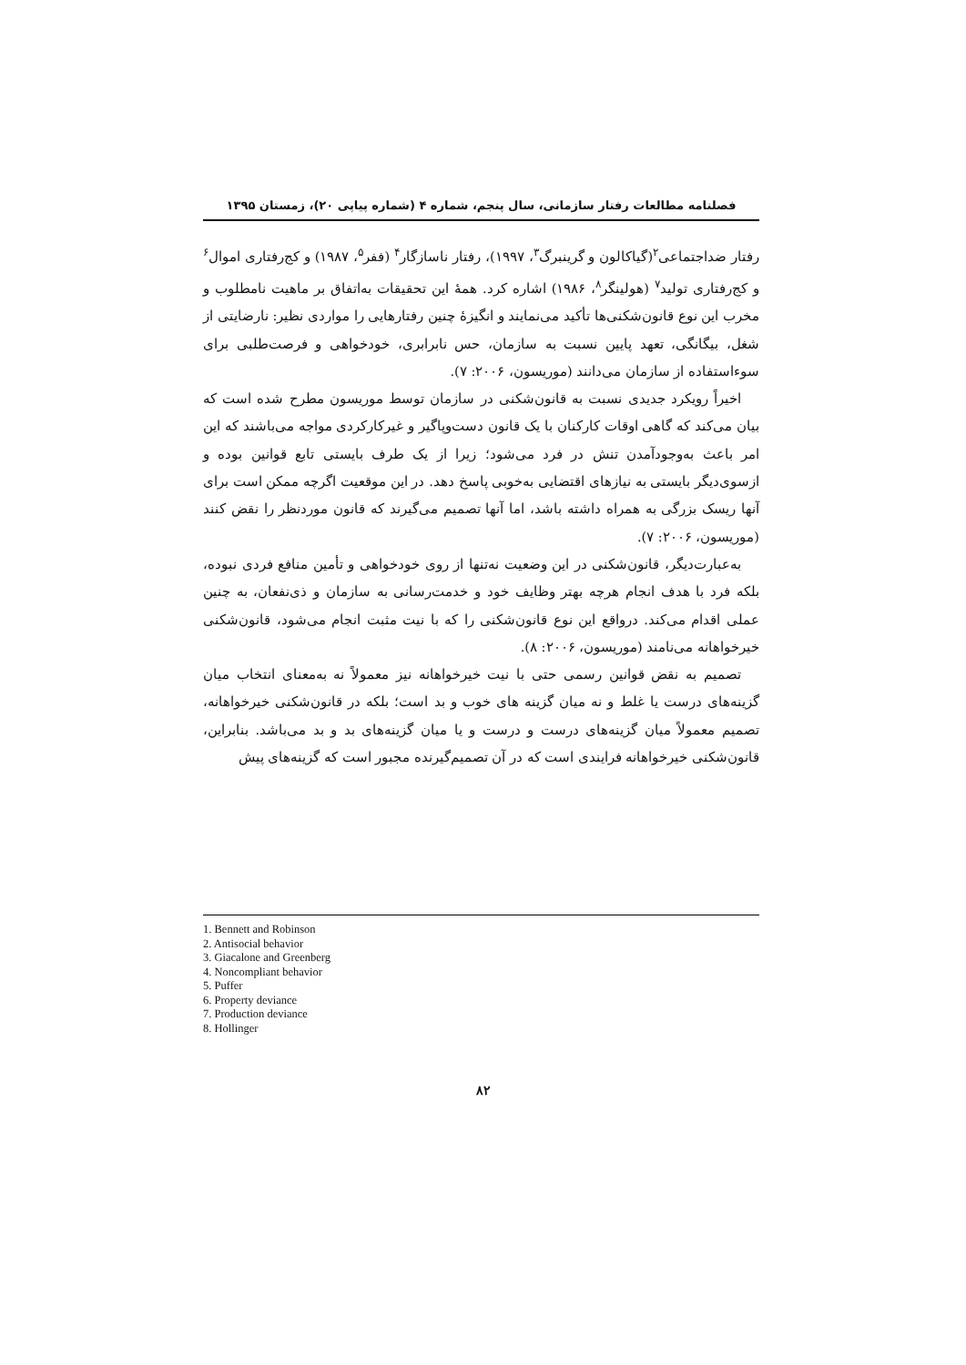فصلنامه مطالعات رفتار سازمانی، سال پنجم، شماره ۴ (شماره پیاپی ۲۰)، زمستان ۱۳۹۵
رفتار ضداجتماعی<sup>۲</sup>(گیاکالون و گرینبرگ<sup>۳</sup>، ۱۹۹۷)، رفتار ناسازگار<sup>۴</sup> (ففر<sup>۵</sup>، ۱۹۸۷) و کج‌رفتاری اموال<sup>۶</sup> و کج‌رفتاری تولید<sup>۷</sup> (هولینگر<sup>۸</sup>، ۱۹۸۶) اشاره کرد. همهٔ این تحقیقات به‌اتفاق بر ماهیت نامطلوب و مخرب این نوع قانون‌شکنی‌ها تأکید می‌نمایند و انگیزهٔ چنین رفتارهایی را مواردی نظیر: نارضایتی از شغل، بیگانگی، تعهد پایین نسبت به سازمان، حس نابرابری، خودخواهی و فرصت‌طلبی برای سوءاستفاده از سازمان می‌دانند (موریسون، ۲۰۰۶: ۷).
اخیراً رویکرد جدیدی نسبت به قانون‌شکنی در سازمان توسط موریسون مطرح شده است که بیان می‌کند که گاهی اوقات کارکنان با یک قانون دست‌وپاگیر و غیرکارکردی مواجه می‌باشند که این امر باعث به‌وجودآمدن تنش در فرد می‌شود؛ زیرا از یک طرف بایستی تابع قوانین بوده و ازسوی‌دیگر بایستی به نیازهای اقتضایی به‌خوبی پاسخ دهد. در این موقعیت اگرچه ممکن است برای آنها ریسک بزرگی به همراه داشته باشد، اما آنها تصمیم می‌گیرند که قانون موردنظر را نقض کنند (موریسون، ۲۰۰۶: ۷).
به‌عبارت‌دیگر، قانون‌شکنی در این وضعیت نه‌تنها از روی خودخواهی و تأمین منافع فردی نبوده، بلکه فرد با هدف انجام هرچه بهتر وظایف خود و خدمت‌رسانی به سازمان و ذی‌نفعان، به چنین عملی اقدام می‌کند. درواقع این نوع قانون‌شکنی را که با نیت مثبت انجام می‌شود، قانون‌شکنی خیرخواهانه می‌نامند (موریسون، ۲۰۰۶: ۸).
تصمیم به نقض قوانین رسمی حتی با نیت خیرخواهانه نیز معمولاً نه به‌معنای انتخاب میان گزینه‌های درست یا غلط و نه میان گزینه های خوب و بد است؛ بلکه در قانون‌شکنی خیرخواهانه، تصمیم معمولاً میان گزینه‌های درست و درست و یا میان گزینه‌های بد و بد می‌باشد. بنابراین، قانون‌شکنی خیرخواهانه فرایندی است که در آن تصمیم‌گیرنده مجبور است که گزینه‌های پیش
1. Bennett and Robinson
2. Antisocial behavior
3. Giacalone and Greenberg
4. Noncompliant behavior
5. Puffer
6. Property deviance
7. Production deviance
8. Hollinger
۸۲